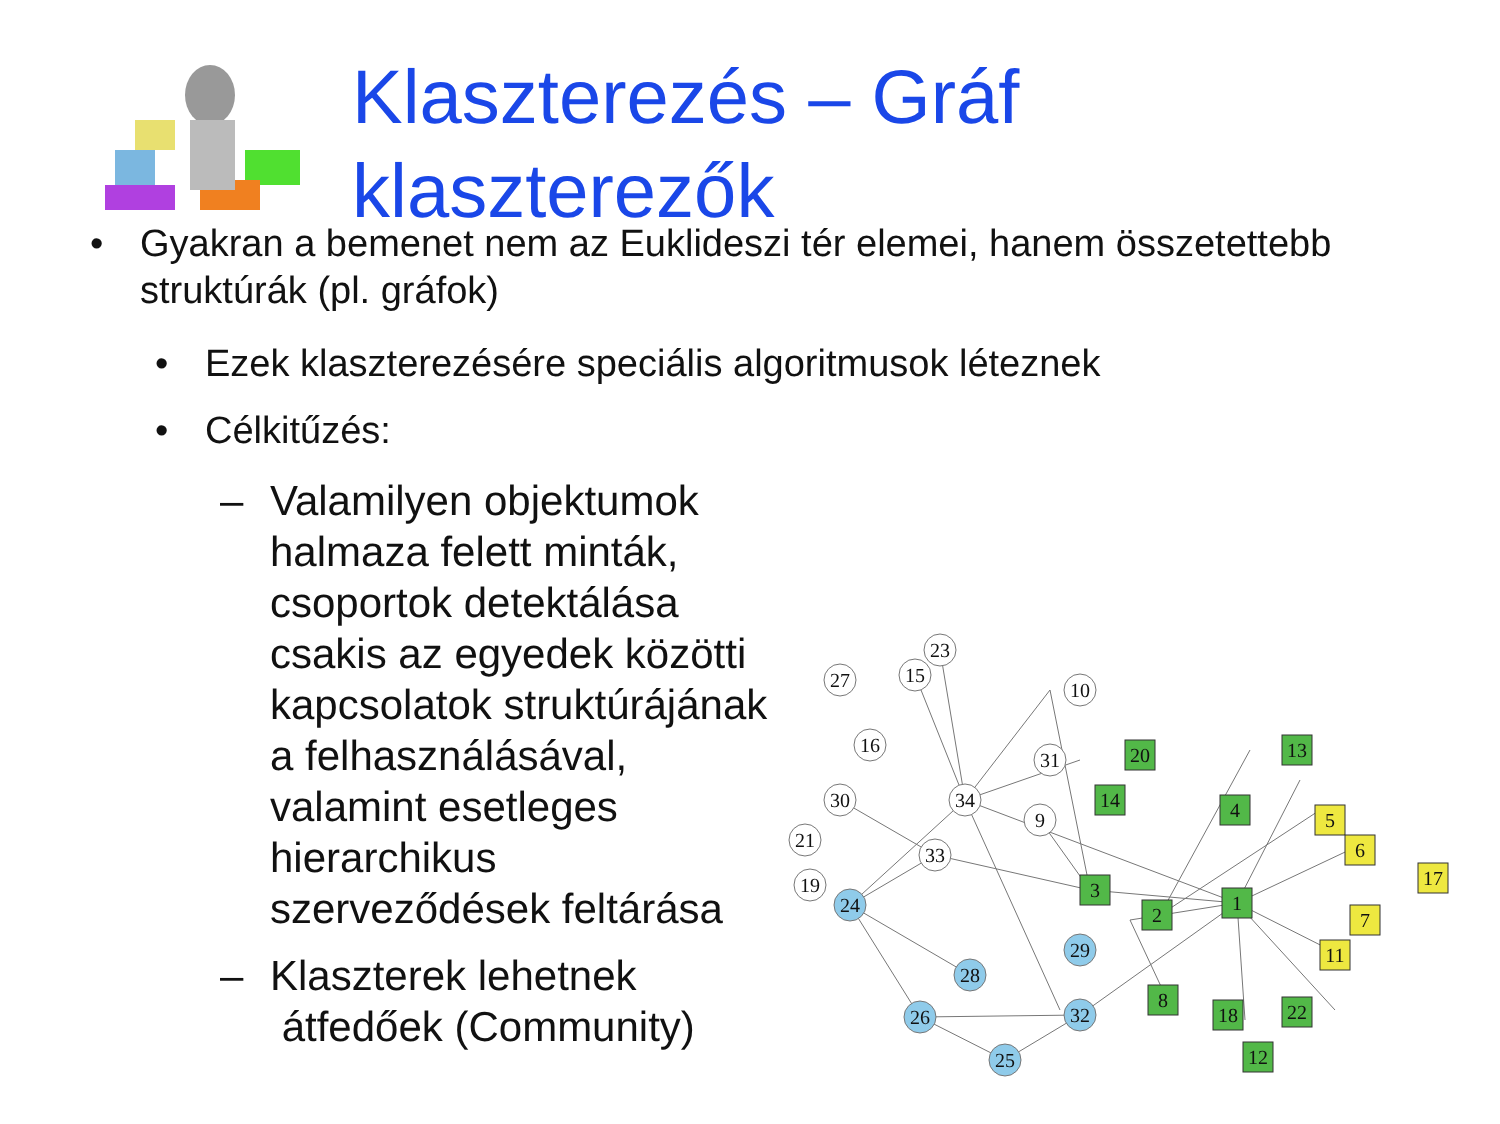Klaszterezés – Gráf
klaszterezők
• Gyakran a bemenet nem az Euklideszi tér elemei, hanem összetettebb struktúrák (pl. gráfok)
• Ezek klaszterezésére speciális algoritmusok léteznek
• Célkitűzés:
– Valamilyen objektumok halmaza felett minták, csoportok detektálása csakis az egyedek közötti kapcsolatok struktúrájának a felhasználásával, valamint esetleges hierarchikus szerveződések feltárása
– Klaszterek lehetnek
átfedőek (Community)
23
15
27
10
16
31
34
30
9
21
33
19
24
29
28
26
32
25
20
13
14
4
3
2
1
8
18
22
12
5
6
17
7
11